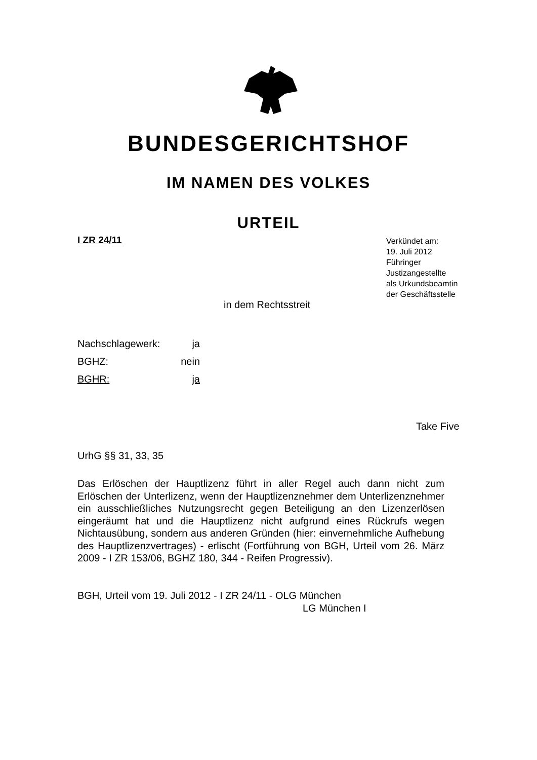BUNDESGERICHTSHOF
IM NAMEN DES VOLKES
URTEIL
I ZR 24/11
Verkündet am:
19. Juli 2012
Führinger
Justizangestellte
als Urkundsbeamtin
der Geschäftsstelle
in dem Rechtsstreit
Nachschlagewerk: ja
BGHZ: nein
BGHR: ja
Take Five
UrhG §§ 31, 33, 35
Das Erlöschen der Hauptlizenz führt in aller Regel auch dann nicht zum Erlöschen der Unterlizenz, wenn der Hauptlizenznehmer dem Unterlizenz­nehmer ein ausschließliches Nutzungsrecht gegen Beteiligung an den Li­zenzerlösen eingeräumt hat und die Hauptlizenz nicht aufgrund eines Rück­rufs wegen Nichtausübung, sondern aus anderen Gründen (hier: einver­nehmliche Aufhebung des Hauptlizenzvertrages) - erlischt (Fortführung von BGH, Urteil vom 26. März 2009 - I ZR 153/06, BGHZ 180, 344 - Reifen Progressiv).
BGH, Urteil vom 19. Juli 2012 - I ZR 24/11 - OLG München
LG München I